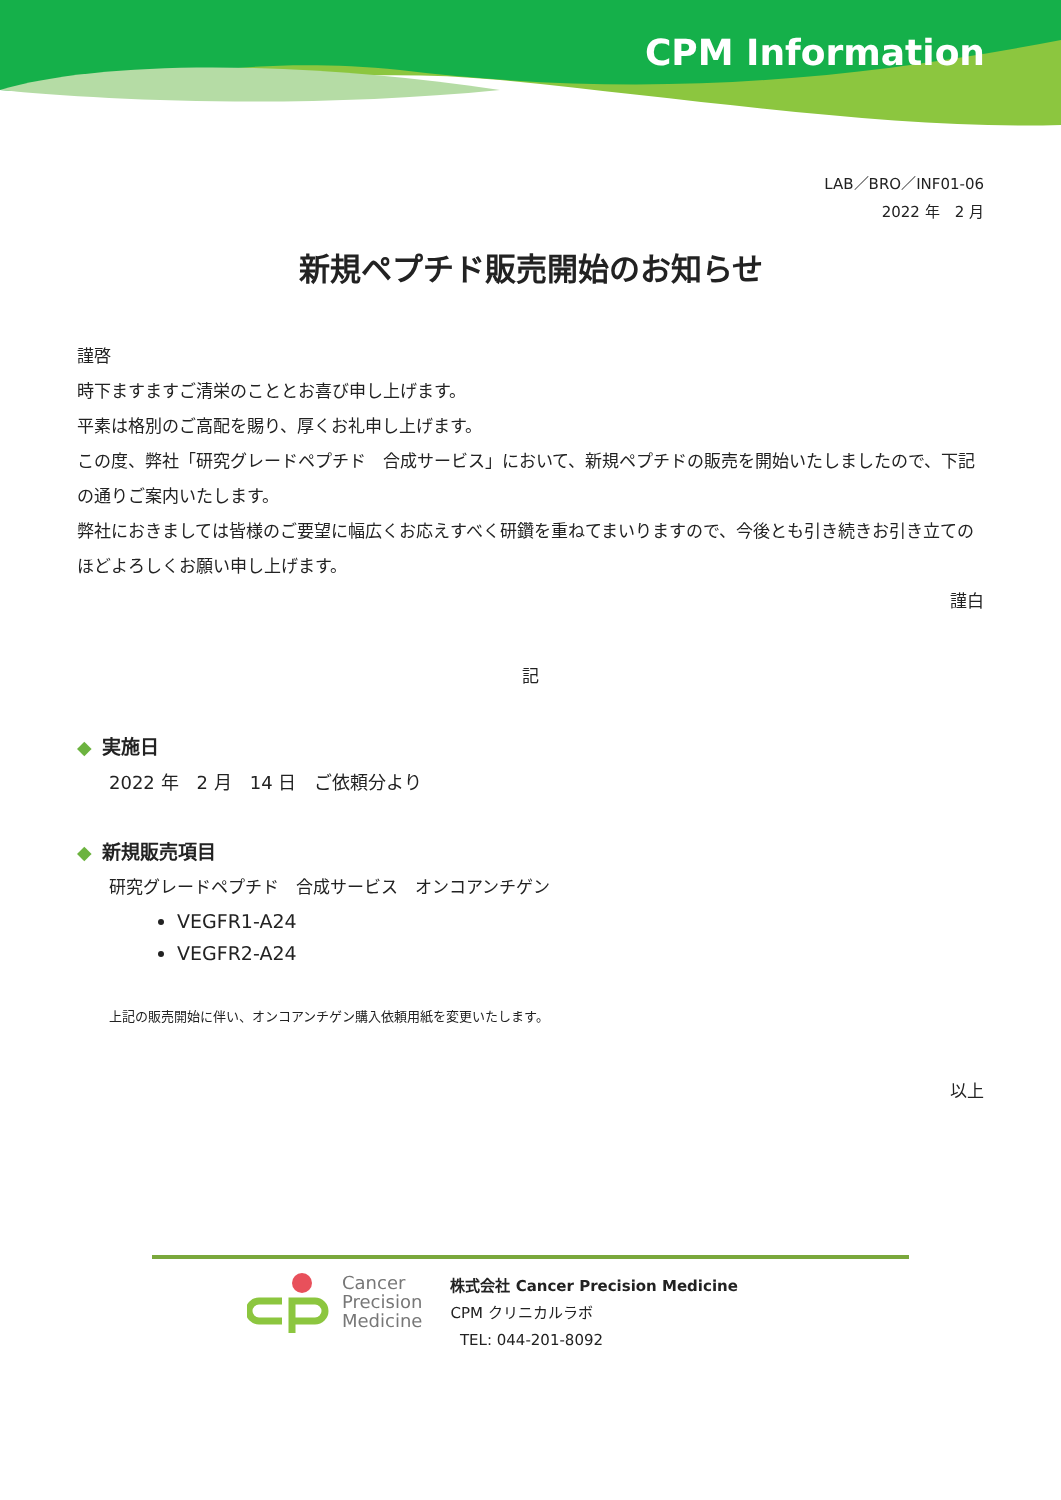CPM Information
LAB／BRO／INF01-06
2022 年　2 月
新規ペプチド販売開始のお知らせ
謹啓
時下ますますご清栄のこととお喜び申し上げます。
平素は格別のご高配を賜り、厚くお礼申し上げます。
この度、弊社「研究グレードペプチド　合成サービス」において、新規ペプチドの販売を開始いたしましたので、下記の通りご案内いたします。
弊社におきましては皆様のご要望に幅広くお応えすべく研鑽を重ねてまいりますので、今後とも引き続きお引き立てのほどよろしくお願い申し上げます。
謹白
記
◆ 実施日
2022 年　2 月　14 日　ご依頼分より
◆ 新規販売項目
研究グレードペプチド　合成サービス　オンコアンチゲン
VEGFR1-A24
VEGFR2-A24
上記の販売開始に伴い、オンコアンチゲン購入依頼用紙を変更いたします。
以上
Cancer
Precision
Medicine
株式会社 Cancer Precision Medicine
CPM クリニカルラボ
TEL: 044-201-8092